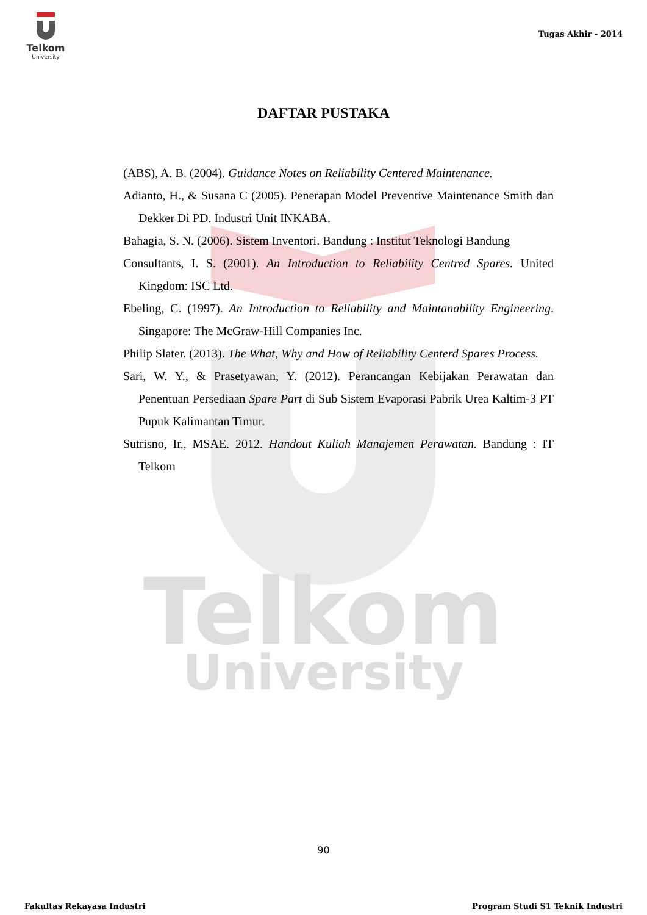Telkom
University
Telkom
University
Tugas Akhir - 2014
DAFTAR PUSTAKA
(ABS), A. B. (2004). Guidance Notes on Reliability Centered Maintenance.
Adianto, H., & Susana C (2005). Penerapan Model Preventive Maintenance Smith dan Dekker Di PD. Industri Unit INKABA.
Bahagia, S. N. (2006). Sistem Inventori. Bandung : Institut Teknologi Bandung
Consultants, I. S. (2001). An Introduction to Reliability Centred Spares. United Kingdom: ISC Ltd.
Ebeling, C. (1997). An Introduction to Reliability and Maintanability Engineering. Singapore: The McGraw-Hill Companies Inc.
Philip Slater. (2013). The What, Why and How of Reliability Centerd Spares Process.
Sari, W. Y., & Prasetyawan, Y. (2012). Perancangan Kebijakan Perawatan dan Penentuan Persediaan Spare Part di Sub Sistem Evaporasi Pabrik Urea Kaltim-3 PT Pupuk Kalimantan Timur.
Sutrisno, Ir., MSAE. 2012. Handout Kuliah Manajemen Perawatan. Bandung : IT Telkom
90
Fakultas Rekayasa Industri Program Studi S1 Teknik Industri